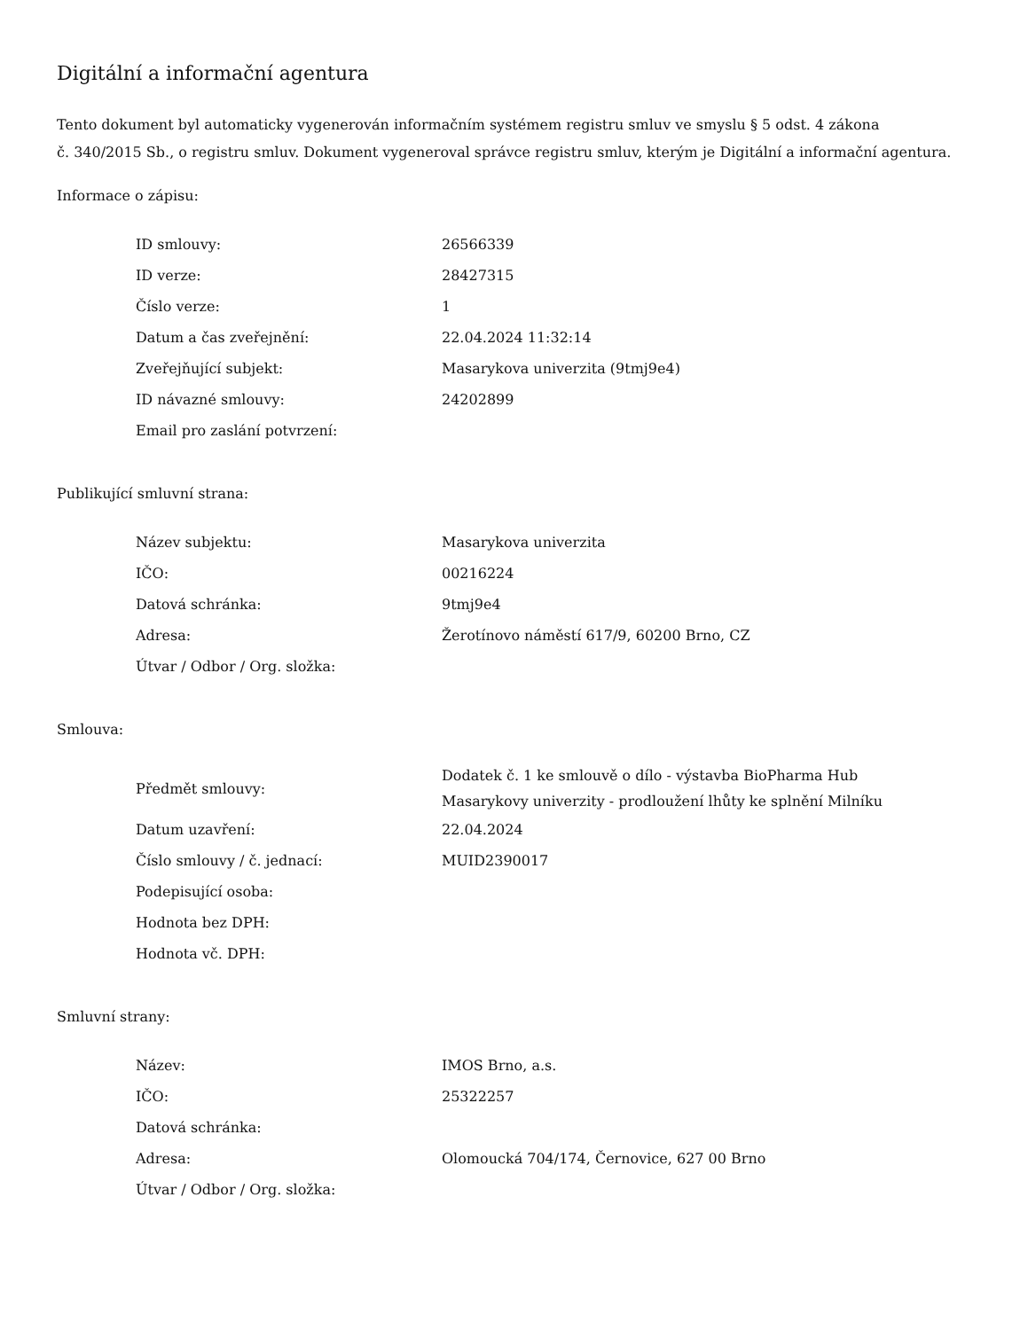Digitální a informační agentura
Tento dokument byl automaticky vygenerován informačním systémem registru smluv ve smyslu § 5 odst. 4 zákona
č. 340/2015 Sb., o registru smluv. Dokument vygeneroval správce registru smluv, kterým je Digitální a informační agentura.
Informace o zápisu:
| ID smlouvy: | 26566339 |
| ID verze: | 28427315 |
| Číslo verze: | 1 |
| Datum a čas zveřejnění: | 22.04.2024 11:32:14 |
| Zveřejňující subjekt: | Masarykova univerzita (9tmj9e4) |
| ID návazné smlouvy: | 24202899 |
| Email pro zaslání potvrzení: | |
Publikující smluvní strana:
| Název subjektu: | Masarykova univerzita |
| IČO: | 00216224 |
| Datová schránka: | 9tmj9e4 |
| Adresa: | Žerotínovo náměstí 617/9, 60200 Brno, CZ |
| Útvar / Odbor / Org. složka: | |
Smlouva:
| Předmět smlouvy: | Dodatek č. 1 ke smlouvě o dílo - výstavba BioPharma Hub Masarykovy univerzity - prodloužení lhůty ke splnění Milníku |
| Datum uzavření: | 22.04.2024 |
| Číslo smlouvy / č. jednací: | MUID2390017 |
| Podepisující osoba: | |
| Hodnota bez DPH: | |
| Hodnota vč. DPH: | |
Smluvní strany:
| Název: | IMOS Brno, a.s. |
| IČO: | 25322257 |
| Datová schránka: | |
| Adresa: | Olomoucká 704/174, Černovice, 627 00 Brno |
| Útvar / Odbor / Org. složka: | |